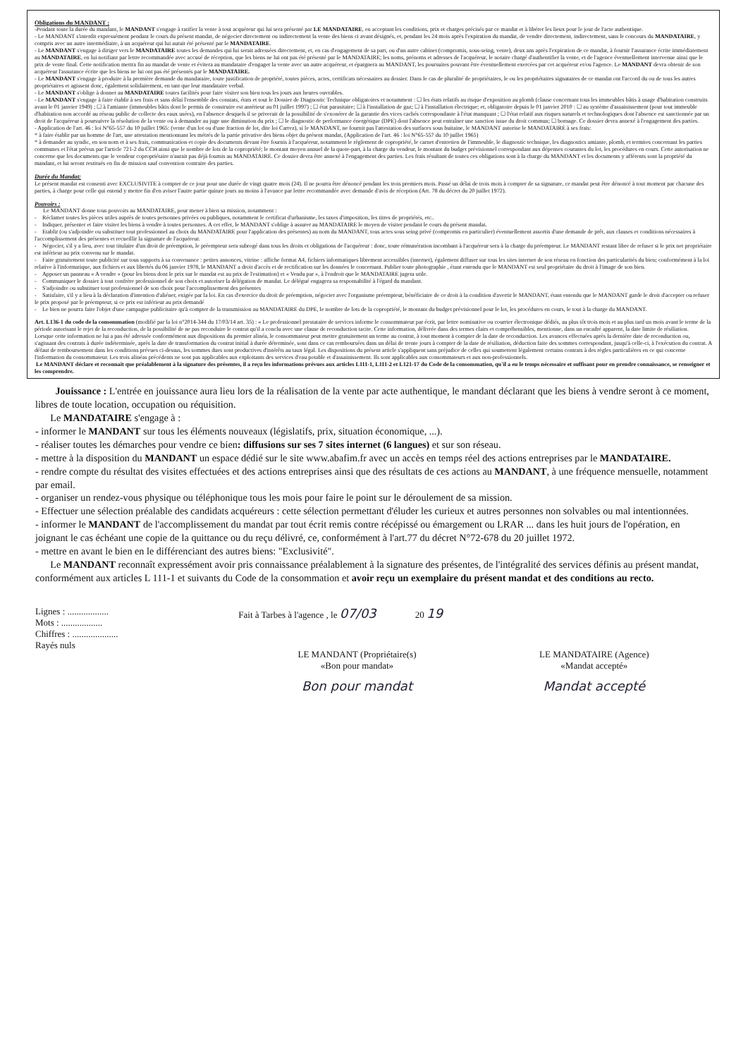Obligations du MANDANT :
-Pendant toute la durée du mandant, le MANDANT s'engage à ratifier la vente à tout acquéreur qui lui sera présenté par LE MANDATAIRE, en acceptant les conditions, prix et charges précisés par ce mandat et à libérer les lieux pour le jour de l'acte authentique.
- Le MANDANT s'interdit expressément pendant le cours du présent mandat, de négocier directement ou indirectement la vente des biens ci avant désignés, et, pendant les 24 mois après l'expiration du mandat, de vendre directement, indirectement, sans le concours du MANDATAIRE, y compris avec un autre intermédiaire, à un acquéreur qui lui aurait été présenté par le MANDATAIRE.
- Le MANDANT s'engage à diriger vers le MANDATAIRE toutes les demandes qui lui serait adressées directement, et, en cas d'engagement de sa part, ou d'un autre cabinet (compromis, sous-seing, vente), deux ans après l'expiration de ce mandat, à fournir l'assurance écrite immédiatement au MANDATAIRE, en lui notifiant par lettre recommandée avec accusé de réception, que les biens ne lui ont pas été présenté par le MANDATAIRE; les noms, prénoms et adresses de l'acquéreur, le notaire chargé d'authentifier la vente, et de l'agence éventuellement intervenue ainsi que le prix de vente final. Cette notification mettra fin au mandat de vente et évitera au mandataire d'engager la vente avec un autre acquéreur, et épargnera au MANDANT, les poursuites pouvant être éventuellement exercées par cet acquéreur et/ou l'agence. Le MANDANT devra obtenir de son acquéreur l'assurance écrite que les biens ne lui ont pas été présentés par le MANDATAIRE.
- Le MANDANT s'engage à produire à la première demande du mandataire, toute justification de propriété, toutes pièces, actes, certificats nécessaires au dossier. Dans le cas de pluralité de propriétaires, le ou les propriétaires signataires de ce mandat ont l'accord du ou de tous les autres propriétaires et agissent donc, également solidairement, en tant que leur mandataire verbal.
- Le MANDANT s'oblige à donner au MANDATAIRE toutes facilités pour faire visiter son bien tous les jours aux heures ouvrables.
- Le MANDANT s'engage à faire établir à ses frais et sans délai l'ensemble des constats, états et tout le Dossier de Diagnostic Technique obligatoires et notamment : ☐ les états relatifs au risque d'exposition au plomb (clause concernant tous les immeubles bâtis à usage d'habitation construits avant le 01 janvier 1949) ; ☐ à l'amiante (immeubles bâtis dont le permis de construire est antérieur au 01 juillet 1997) ; ☐ état parasitaire; ☐ à l'installation de gaz; ☐ à l'installation électrique; et, obligatoire depuis le 01 janvier 2010 : ☐ au système d'assainissement (pour tout immeuble d'habitation non accordé au réseau public de collecte des eaux usées), en l'absence desquels il se priverait de la possibilité de s'exonérer de la garantie des vices cachés correspondante à l'état manquant ; ☐ l'état relatif aux risques naturels et technologiques dont l'absence est sanctionnée par un droit de l'acquéreur à poursuivre la résolution de la vente ou à demander au juge une diminution du prix ; ☐ le diagnostic de performance énergétique (DPE) dont l'absence peut entraîner une sanction issue du droit commun; ☐ bornage. Ce dossier devra annexé à l'engagement des parties.
- Application de l'art. 46 : loi N°65-557 du 10 juillet 1965: (vente d'un lot ou d'une fraction de lot, dite loi Carrez), si le MANDANT, ne fournit pas l'attestation des surfaces sous huitaine, le MANDANT autorise le MANDATAIRE à ses frais:
* à faire établir par un homme de l'art, une attestation mentionnant les métrés de la partie privative des biens objet du présent mandat, (Application de l'art. 46 : loi N°65-557 du 10 juillet 1965)
* à demander au syndic, en son nom et à ses frais, communication et copie des documents devant être fournis à l'acquéreur, notamment le règlement de copropriété, le carnet d'entretien de l'immeuble, le diagnostic technique, les diagnostics amiante, plomb, et termites concernant les parties communes et l'état prévus par l'article 721-2 du CCH ainsi que le nombre de lots de la copropriété; le montant moyen annuel de la quote-part, à la charge du vendeur, le montant du budget prévisionnel correspondant aux dépenses courantes du lot, les procédures en cours. Cette autorisation ne concerne que les documents que le vendeur copropriétaire n'aurait pas déjà fournis au MANDATAIRE. Ce dossier devra être annexé à l'engagement des parties. Les frais résultant de toutes ces obligations sont à la charge du MANDANT et les documents y afférents sont la propriété du mandant, et lui seront restitués en fin de mission sauf convention contraire des parties.
Durée du Mandat:
Le présent mandat est consenti avec EXCLUSIVITE à compter de ce jour pour une durée de vingt quatre mois (24). Il ne pourra être dénoncé pendant les trois premiers mois. Passé un délai de trois mois à compter de sa signature, ce mandat peut être dénoncé à tout moment par chacune des parties, à charge pour celle qui entend y mettre fin d'en aviser l'autre partie quinze jours au moins à l'avance par lettre recommandée avec demande d'avis de réception (Art. 78 du décret du 20 juillet 1972).
Pouvoirs :
Le MANDANT donne tous pouvoirs au MANDATAIRE, pour mener à bien sa mission, notamment :
- Réclamer toutes les pièces utiles auprès de toutes personnes privées ou publiques, notamment le certificat d'urbanisme, les taxes d'imposition, les titres de propriétés, etc..
- Indiquer, présenter et faire visiter les biens à vendre à toutes personnes. A cet effet, le MANDANT s'oblige à assurer au MANDATAIRE le moyen de visiter pendant le cours du présent mandat.
- Etablir (ou s'adjoindre ou substituer tout professionnel au choix du MANDATAIRE pour l'application des présentes) au nom du MANDANT, tous actes sous seing privé (compromis en particulier) éventuellement assortis d'une demande de prêt, aux clauses et conditions nécessaires à l'accomplissement des présentes et recueillir la signature de l'acquéreur.
- Négocier, s'il y a lieu, avec tout titulaire d'un droit de préemption, le préempteur sera subrogé dans tous les droits et obligations de l'acquéreur : donc, toute rémunération incombant à l'acquéreur sera à la charge du préempteur. Le MANDANT restant libre de refuser si le prix net propriétaire est inférieur au prix convenu sur le mandat.
- Faire gratuitement toute publicité sur tous supports à sa convenance : petites annonces, vitrine : affiche format A4, fichiers informatiques librement accessibles (internet), également diffuser sur tous les sites internet de son réseau en fonction des particularités du bien; conformément à la loi relative à l'informatique, aux fichiers et aux libertés du 06 janvier 1978, le MANDANT a droit d'accès et de rectification sur les données le concernant. Publier toute photographie , étant entendu que le MANDANT est seul propriétaire du droit à l'image de son bien.
- Apposer un panneau « A vendre » (pour les biens dont le prix sur le mandat est au prix de l'estimation) et « Vendu par », à l'endroit que le MANDATAIRE jugera utile.
- Communiquer le dossier à tout confrère professionnel de son choix et autoriser la délégation de mandat. Le délégué engagera sa responsabilité à l'égard du mandant.
- S'adjoindre ou substituer tout professionnel de son choix pour l'accomplissement des présentes
- Satisfaire, s'il y a lieu à la déclaration d'intention d'aliéner, exigée par la loi. En cas d'exercice du droit de préemption, négocier avec l'organisme préempteur, bénéficiaire de ce droit à la condition d'avertir le MANDANT, étant entendu que le MANDANT garde le droit d'accepter ou refuser le prix proposé par le préempteur, si ce prix est inférieur au prix demandé
- Le bien ne pourra faire l'objet d'une campagne publicitaire qu'à compter de la transmission au MANDATAIRE du DPE, le nombre de lots de la copropriété, le montant du budget prévisionnel pour le lot, les procédures en cours, le tout à la charge du MANDANT.
Art. L136-1 du code de la consommation (modifié par la loi n°2014-344 du 17/03/14 art. 35) : « Le professionnel prestataire de services informe le consommateur par écrit, par lettre nominative ou courrier électronique dédiés, au plus tôt trois mois et au plus tard un mois avant le terme de la période autorisant le rejet de la reconduction, de la possibilité de ne pas reconduire le contrat qu'il a conclu avec une clause de reconduction tacite. Cette information, délivrée dans des termes clairs et compréhensibles, mentionne, dans un encadré apparent, la date limite de résiliation.
Lorsque cette information ne lui a pas été adressée conformément aux dispositions du premier alinéa, le consommateur peut mettre gratuitement un terme au contrat, à tout moment à compter de la date de reconduction. Les avances effectuées après la dernière date de reconduction ou, s'agissant des contrats à durée indéterminée, après la date de transformation du contrat initial à durée déterminée, sont dans ce cas remboursées dans un délai de trente jours à compter de la date de résiliation, déduction faite des sommes correspondant, jusqu'à celle-ci, à l'exécution du contrat. A défaut de remboursement dans les conditions prévues ci-dessus, les sommes dues sont productives d'intérêts au taux légal. Les dispositions du présent article s'appliquent sans préjudice de celles qui soumettent légalement certains contrats à des règles particulières en ce qui concerne l'information du consommateur. Les trois alinéas précédents ne sont pas applicables aux exploitants des services d'eau potable et d'assainissement. Ils sont applicables aux consommateurs et aux non-professionnels.
Le MANDANT déclare et reconnait que préalablement à la signature des présentes, il a reçu les informations prévues aux articles L111-1, L111-2 et L121-17 du Code de la consommation, qu'il a eu le temps nécessaire et suffisant pour en prendre connaissance, se renseigner et les comprendre.
Jouissance : L'entrée en jouissance aura lieu lors de la réalisation de la vente par acte authentique, le mandant déclarant que les biens à vendre seront à ce moment, libres de toute location, occupation ou réquisition.
Le MANDATAIRE s'engage à :
- informer le MANDANT sur tous les éléments nouveaux (législatifs, prix, situation économique, ...).
- réaliser toutes les démarches pour vendre ce bien: diffusions sur ses 7 sites internet (6 langues) et sur son réseau.
- mettre à la disposition du MANDANT un espace dédié sur le site www.abafim.fr avec un accès en temps réel des actions entreprises par le MANDATAIRE.
- rendre compte du résultat des visites effectuées et des actions entreprises ainsi que des résultats de ces actions au MANDANT, à une fréquence mensuelle, notamment par email.
- organiser un rendez-vous physique ou téléphonique tous les mois pour faire le point sur le déroulement de sa mission.
- Effectuer une sélection préalable des candidats acquéreurs : cette sélection permettant d'éluder les curieux et autres personnes non solvables ou mal intentionnées.
- informer le MANDANT de l'accomplissement du mandat par tout écrit remis contre récépissé ou émargement ou LRAR ... dans les huit jours de l'opération, en joignant le cas échéant une copie de la quittance ou du reçu délivré, ce, conformément à l'art.77 du décret N°72-678 du 20 juillet 1972.
- mettre en avant le bien en le différenciant des autres biens: "Exclusivité".
Le MANDANT reconnaît expressément avoir pris connaissance préalablement à la signature des présentes, de l'intégralité des services définis au présent mandat, conformément aux articles L 111-1 et suivants du Code de la consommation et avoir reçu un exemplaire du présent mandat et des conditions au recto.
Lignes : ..................
Mots : ..................
Chiffres : ....................
Rayés nuls
Fait à Tarbes à l'agence , le 07/03 20 19
LE MANDANT (Propriétaire(s)
«Bon pour mandat»
Bon pour mandat
LE MANDATAIRE (Agence)
«Mandat accepté»
Mandat accepté